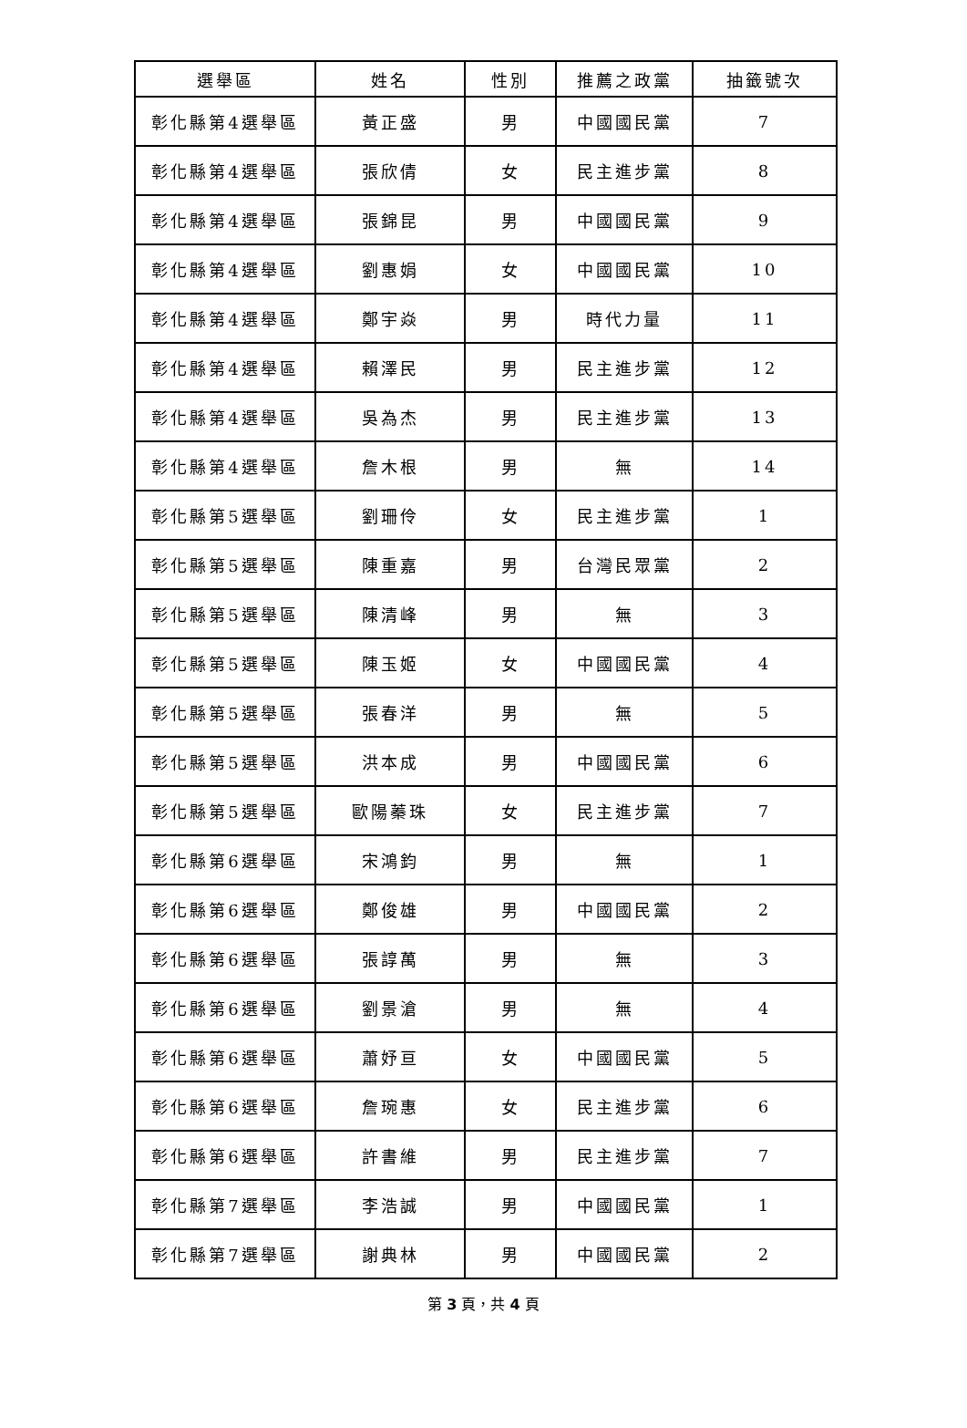| 選舉區 | 姓名 | 性別 | 推薦之政黨 | 抽籤號次 |
| --- | --- | --- | --- | --- |
| 彰化縣第4選舉區 | 黃正盛 | 男 | 中國國民黨 | 7 |
| 彰化縣第4選舉區 | 張欣倩 | 女 | 民主進步黨 | 8 |
| 彰化縣第4選舉區 | 張錦昆 | 男 | 中國國民黨 | 9 |
| 彰化縣第4選舉區 | 劉惠娟 | 女 | 中國國民黨 | 10 |
| 彰化縣第4選舉區 | 鄭宇焱 | 男 | 時代力量 | 11 |
| 彰化縣第4選舉區 | 賴澤民 | 男 | 民主進步黨 | 12 |
| 彰化縣第4選舉區 | 吳為杰 | 男 | 民主進步黨 | 13 |
| 彰化縣第4選舉區 | 詹木根 | 男 | 無 | 14 |
| 彰化縣第5選舉區 | 劉珊伶 | 女 | 民主進步黨 | 1 |
| 彰化縣第5選舉區 | 陳重嘉 | 男 | 台灣民眾黨 | 2 |
| 彰化縣第5選舉區 | 陳清峰 | 男 | 無 | 3 |
| 彰化縣第5選舉區 | 陳玉姬 | 女 | 中國國民黨 | 4 |
| 彰化縣第5選舉區 | 張春洋 | 男 | 無 | 5 |
| 彰化縣第5選舉區 | 洪本成 | 男 | 中國國民黨 | 6 |
| 彰化縣第5選舉區 | 歐陽蓁珠 | 女 | 民主進步黨 | 7 |
| 彰化縣第6選舉區 | 宋鴻鈞 | 男 | 無 | 1 |
| 彰化縣第6選舉區 | 鄭俊雄 | 男 | 中國國民黨 | 2 |
| 彰化縣第6選舉區 | 張諄萬 | 男 | 無 | 3 |
| 彰化縣第6選舉區 | 劉景滄 | 男 | 無 | 4 |
| 彰化縣第6選舉區 | 蕭妤亘 | 女 | 中國國民黨 | 5 |
| 彰化縣第6選舉區 | 詹琬惠 | 女 | 民主進步黨 | 6 |
| 彰化縣第6選舉區 | 許書維 | 男 | 民主進步黨 | 7 |
| 彰化縣第7選舉區 | 李浩誠 | 男 | 中國國民黨 | 1 |
| 彰化縣第7選舉區 | 謝典林 | 男 | 中國國民黨 | 2 |
第 3 頁，共 4 頁